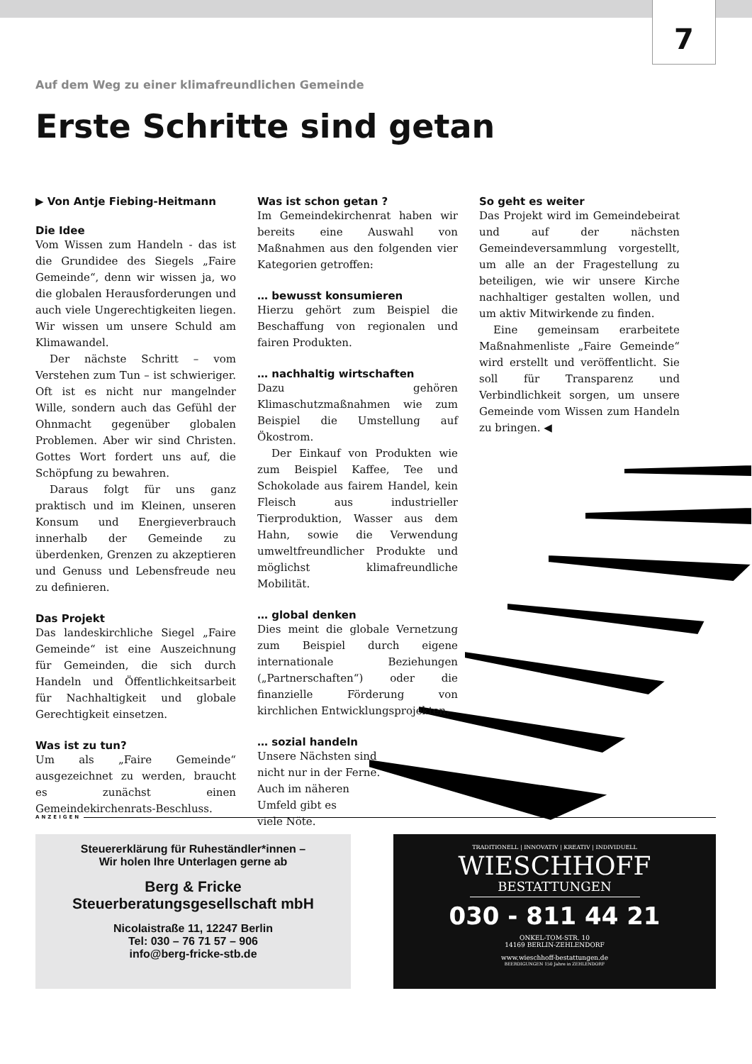7
Auf dem Weg zu einer klimafreundlichen Gemeinde
Erste Schritte sind getan
▶ Von Antje Fiebing-Heitmann
Die Idee
Vom Wissen zum Handeln - das ist die Grundidee des Siegels „Faire Gemeinde“, denn wir wissen ja, wo die globalen Herausforderungen und auch viele Ungerechtigkeiten liegen. Wir wissen um unsere Schuld am Klimawandel.
Der nächste Schritt – vom Verstehen zum Tun – ist schwieriger. Oft ist es nicht nur mangelnder Wille, sondern auch das Gefühl der Ohnmacht gegenüber globalen Problemen. Aber wir sind Christen. Gottes Wort fordert uns auf, die Schöpfung zu bewahren.
Daraus folgt für uns ganz praktisch und im Kleinen, unseren Konsum und Energieverbrauch innerhalb der Gemeinde zu überdenken, Grenzen zu akzeptieren und Genuss und Lebensfreude neu zu definieren.
Das Projekt
Das landeskirchliche Siegel „Faire Gemeinde“ ist eine Auszeichnung für Gemeinden, die sich durch Handeln und Öffentlichkeitsarbeit für Nachhaltigkeit und globale Gerechtigkeit einsetzen.
Was ist zu tun?
Um als „Faire Gemeinde“ ausgezeichnet zu werden, braucht es zunächst einen Gemeindekirchenrats-Beschluss.
Was ist schon getan ?
Im Gemeindekirchenrat haben wir bereits eine Auswahl von Maßnahmen aus den folgenden vier Kategorien getroffen:
… bewusst konsumieren
Hierzu gehört zum Beispiel die Beschaffung von regionalen und fairen Produkten.
… nachhaltig wirtschaften
Dazu gehören Klimaschutzmaßnahmen wie zum Beispiel die Umstellung auf Ökostrom.
Der Einkauf von Produkten wie zum Beispiel Kaffee, Tee und Schokolade aus fairem Handel, kein Fleisch aus industrieller Tierproduktion, Wasser aus dem Hahn, sowie die Verwendung umweltfreundlicher Produkte und möglichst klimafreundliche Mobilität.
… global denken
Dies meint die globale Vernetzung zum Beispiel durch eigene internationale Beziehungen („Partnerschaften“) oder die finanzielle Förderung von kirchlichen Entwicklungsprojekten.
… sozial handeln
Unsere Nächsten sind
nicht nur in der Ferne.
Auch im näheren
Umfeld gibt es
viele Nöte.
So geht es weiter
Das Projekt wird im Gemeindebeirat und auf der nächsten Gemeindeversammlung vorgestellt, um alle an der Fragestellung zu beteiligen, wie wir unsere Kirche nachhaltiger gestalten wollen, und um aktiv Mitwirkende zu finden.
Eine gemeinsam erarbeitete Maßnahmenliste „Faire Gemeinde“ wird erstellt und veröffentlicht. Sie soll für Transparenz und Verbindlichkeit sorgen, um unsere Gemeinde vom Wissen zum Handeln zu bringen. ◀
ANZEIGEN
Steuererklärung für Ruheständler*innen –
Wir holen Ihre Unterlagen gerne ab
Berg & Fricke
Steuerberatungsgesellschaft mbH
Nicolaistraße 11, 12247 Berlin
Tel: 030 – 76 71 57 – 906
info@berg-fricke-stb.de
TRADITIONELL | INNOVATIV | KREATIV | INDIVIDUELL
WIESCHHOFF
BESTATTUNGEN
030 - 811 44 21
ONKEL-TOM-STR. 10
14169 BERLIN-ZEHLENDORF
www.wieschhoff-bestattungen.de
BEERDIGUNGEN 150 Jahre in ZEHLENDORF